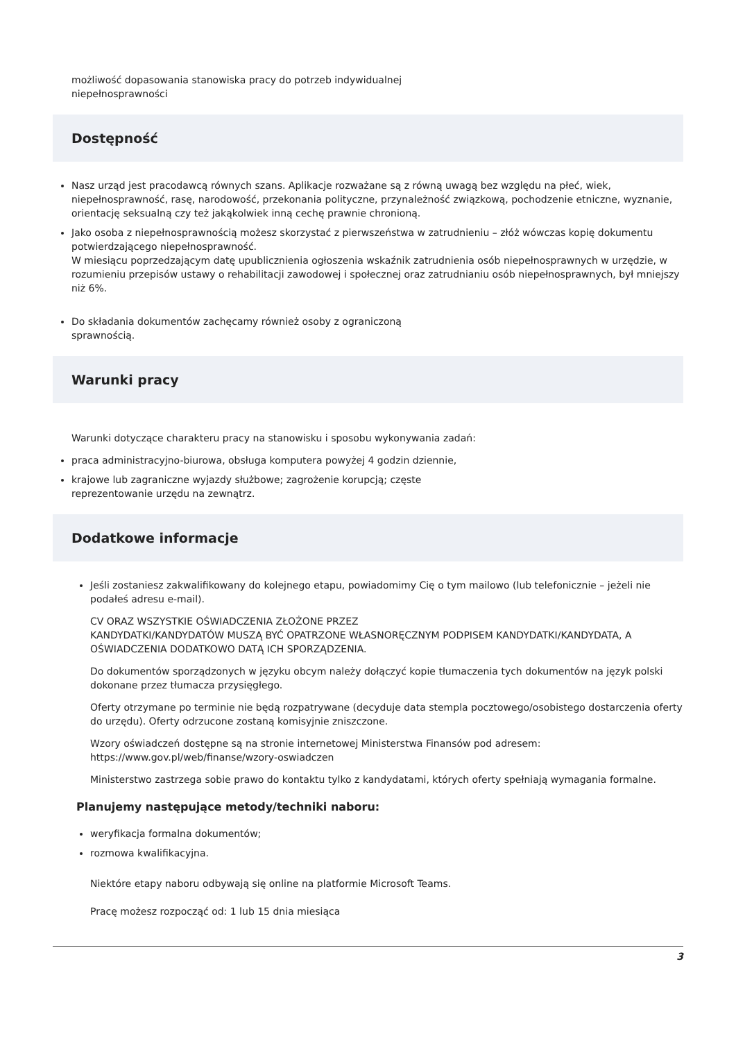możliwość dopasowania stanowiska pracy do potrzeb indywidualnej
niepełnosprawności
Dostępność
Nasz urząd jest pracodawcą równych szans. Aplikacje rozważane są z równą uwagą bez względu na płeć, wiek, niepełnosprawność, rasę, narodowość, przekonania polityczne, przynależność związkową, pochodzenie etniczne, wyznanie, orientację seksualną czy też jakąkolwiek inną cechę prawnie chronioną.
Jako osoba z niepełnosprawnością możesz skorzystać z pierwszeństwa w zatrudnieniu – złóż wówczas kopię dokumentu potwierdzającego niepełnosprawność.
W miesiącu poprzedzającym datę upublicznienia ogłoszenia wskaźnik zatrudnienia osób niepełnosprawnych w urzędzie, w rozumieniu przepisów ustawy o rehabilitacji zawodowej i społecznej oraz zatrudnianiu osób niepełnosprawnych, był mniejszy niż 6%.
Do składania dokumentów zachęcamy również osoby z ograniczoną
sprawnością.
Warunki pracy
Warunki dotyczące charakteru pracy na stanowisku i sposobu wykonywania zadań:
praca administracyjno-biurowa, obsługa komputera powyżej 4 godzin dziennie,
krajowe lub zagraniczne wyjazdy służbowe; zagrożenie korupcją; częste
reprezentowanie urzędu na zewnątrz.
Dodatkowe informacje
Jeśli zostaniesz zakwalifikowany do kolejnego etapu, powiadomimy Cię o tym mailowo (lub telefonicznie – jeżeli nie podałeś adresu e-mail).
CV ORAZ WSZYSTKIE OŚWIADCZENIA ZŁOŻONE PRZEZ
KANDYDATKI/KANDYDATÓW MUSZĄ BYĆ OPATRZONE WŁASNORĘCZNYM PODPISEM KANDYDATKI/KANDYDATA, A OŚWIADCZENIA DODATKOWO DATĄ ICH SPORZĄDZENIA.
Do dokumentów sporządzonych w języku obcym należy dołączyć kopie tłumaczenia tych dokumentów na język polski dokonane przez tłumacza przysięgłego.
Oferty otrzymane po terminie nie będą rozpatrywane (decyduje data stempla pocztowego/osobistego dostarczenia oferty do urzędu). Oferty odrzucone zostaną komisyjnie zniszczone.
Wzory oświadczeń dostępne są na stronie internetowej Ministerstwa Finansów pod adresem: https://www.gov.pl/web/finanse/wzory-oswiadczen
Ministerstwo zastrzega sobie prawo do kontaktu tylko z kandydatami, których oferty spełniają wymagania formalne.
Planujemy następujące metody/techniki naboru:
weryfikacja formalna dokumentów;
rozmowa kwalifikacyjna.
Niektóre etapy naboru odbywają się online na platformie Microsoft Teams.
Pracę możesz rozpocząć od: 1 lub 15 dnia miesiąca
3